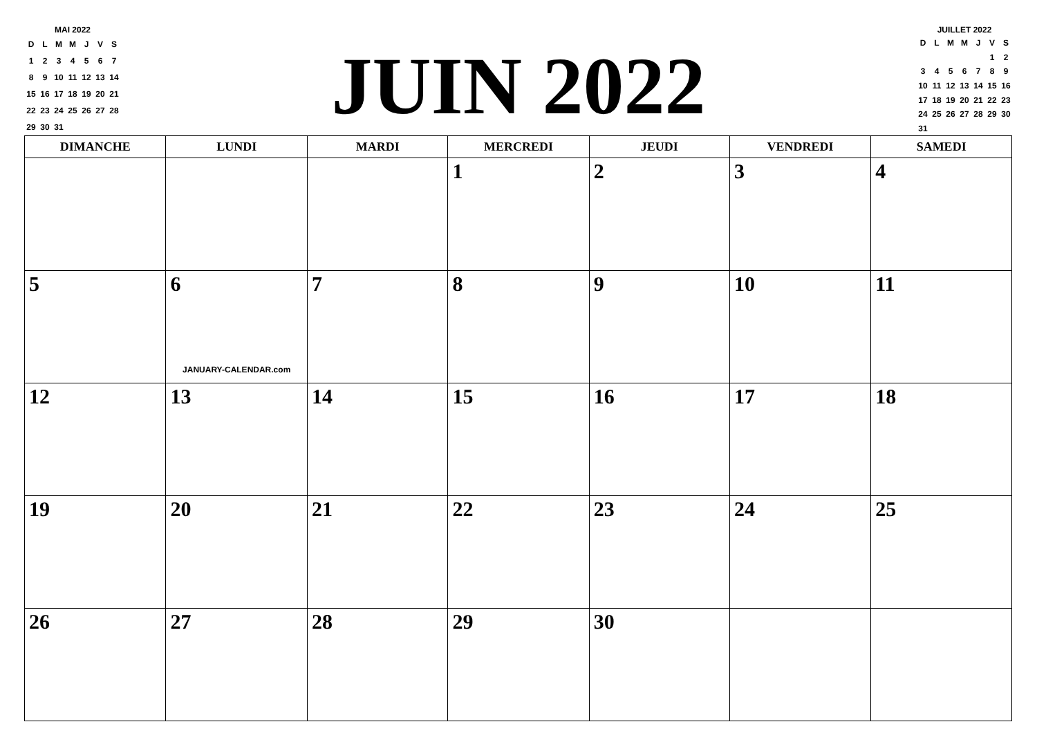MAI 2022
| D | L | M | M | J | V | S |
| 1 | 2 | 3 | 4 | 5 | 6 | 7 |
| 8 | 9 | 10 | 11 | 12 | 13 | 14 |
| 15 | 16 | 17 | 18 | 19 | 20 | 21 |
| 22 | 23 | 24 | 25 | 26 | 27 | 28 |
| 29 | 30 | 31 | | | | |
JUIN 2022
JUILLET 2022
| D | L | M | M | J | V | S |
| | | | | | 1 | 2 |
| 3 | 4 | 5 | 6 | 7 | 8 | 9 |
| 10 | 11 | 12 | 13 | 14 | 15 | 16 |
| 17 | 18 | 19 | 20 | 21 | 22 | 23 |
| 24 | 25 | 26 | 27 | 28 | 29 | 30 |
| 31 | | | | | | |
| DIMANCHE | LUNDI | MARDI | MERCREDI | JEUDI | VENDREDI | SAMEDI |
| --- | --- | --- | --- | --- | --- | --- |
| | | | 1 | 2 | 3 | 4 |
| 5 | 6 JANUARY-CALENDAR.com | 7 | 8 | 9 | 10 | 11 |
| 12 | 13 | 14 | 15 | 16 | 17 | 18 |
| 19 | 20 | 21 | 22 | 23 | 24 | 25 |
| 26 | 27 | 28 | 29 | 30 | | |